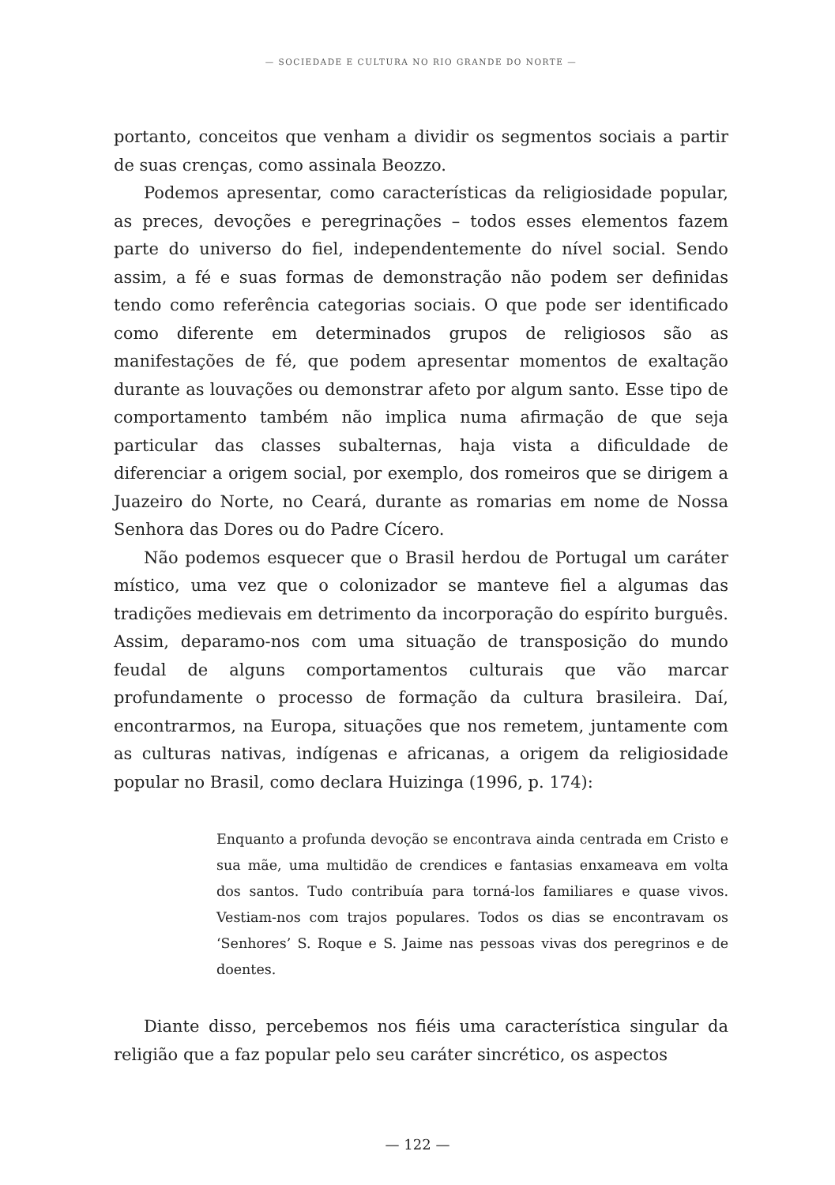— SOCIEDADE E CULTURA NO RIO GRANDE DO NORTE —
portanto, conceitos que venham a dividir os segmentos sociais a partir de suas crenças, como assinala Beozzo.
Podemos apresentar, como características da religiosidade popular, as preces, devoções e peregrinações – todos esses elementos fazem parte do universo do fiel, independentemente do nível social. Sendo assim, a fé e suas formas de demonstração não podem ser definidas tendo como referência categorias sociais. O que pode ser identificado como diferente em determinados grupos de religiosos são as manifestações de fé, que podem apresentar momentos de exaltação durante as louvações ou demonstrar afeto por algum santo. Esse tipo de comportamento também não implica numa afirmação de que seja particular das classes subalternas, haja vista a dificuldade de diferenciar a origem social, por exemplo, dos romeiros que se dirigem a Juazeiro do Norte, no Ceará, durante as romarias em nome de Nossa Senhora das Dores ou do Padre Cícero.
Não podemos esquecer que o Brasil herdou de Portugal um caráter místico, uma vez que o colonizador se manteve fiel a algumas das tradições medievais em detrimento da incorporação do espírito burguês. Assim, deparamo-nos com uma situação de transposição do mundo feudal de alguns comportamentos culturais que vão marcar profundamente o processo de formação da cultura brasileira. Daí, encontrarmos, na Europa, situações que nos remetem, juntamente com as culturas nativas, indígenas e africanas, a origem da religiosidade popular no Brasil, como declara Huizinga (1996, p. 174):
Enquanto a profunda devoção se encontrava ainda centrada em Cristo e sua mãe, uma multidão de crendices e fantasias enxameava em volta dos santos. Tudo contribuía para torná-los familiares e quase vivos. Vestiam-nos com trajos populares. Todos os dias se encontravam os ‘Senhores’ S. Roque e S. Jaime nas pessoas vivas dos peregrinos e de doentes.
Diante disso, percebemos nos fiéis uma característica singular da religião que a faz popular pelo seu caráter sincrético, os aspectos
— 122 —